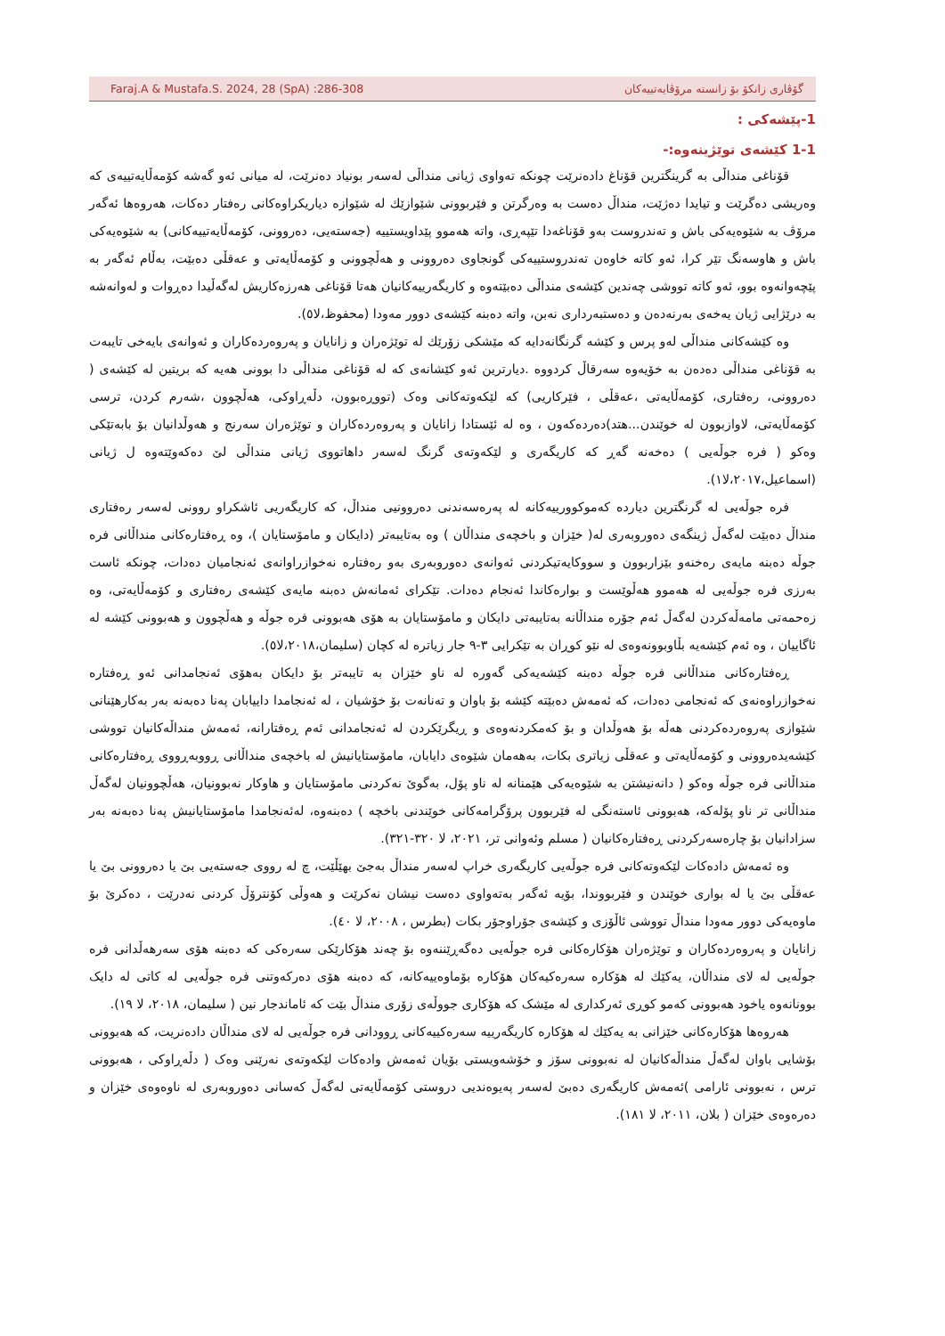Faraj.A & Mustafa.S. 2024, 28 (SpA) :286-308 گۆڤاری زانكۆ بۆ زانستە مرۆڤایەتییەكان
1-پێشەكی :
1-1 كێشەی توێژینەوە:-
قۆناغی منداڵی بە گرینگترین قۆناغ دادەنرێت چونكە تەواوی ژیانی منداڵی لەسەر بونیاد دەنرێت، لە میانی ئەو گەشە كۆمەڵایەتییەی كە وەریشی دەگرێت و تیایدا دەژێت، منداڵ دەست بە وەرگرتن و فێربوونی شێوازێك لە شێوازە دیاریكراوەكانی رەفتار دەكات، هەروەها ئەگەر مرۆڤ بە شێوەیەكی باش و تەندروست بەو قۆناغەدا تێپەڕی، واتە هەموو پێداویستییە (جەستەیی، دەروونی، كۆمەڵایەتییەكانی) بە شێوەیەكی باش و هاوسەنگ تێر كرا، ئەو كاتە خاوەن تەندروستییەكی گونجاوی دەروونی و هەڵچوونی و كۆمەڵایەتی و عەقڵی دەبێت، بەڵام ئەگەر بە پێچەوانەوە بوو، ئەو كاتە تووشی چەندین كێشەی منداڵی دەبێتەوە و كاریگەرییەكانیان هەتا قۆناغی هەرزەكاریش لەگەڵیدا دەڕوات و لەوانەشە بە درێژایی ژیان یەخەی بەرنەدەن و دەستبەرداری نەبن، واتە دەبنە كێشەی دوور مەودا (محفوظ،لا٥).
وە كێشەكانی منداڵی لەو پرس و كێشە گرنگانەدایە كە مێشكی زۆرێك لە توێژەران و زانایان و پەروەردەكاران و ئەوانەی بایەخی تایبەت بە قۆناغی منداڵی دەدەن بە خۆیەوە سەرقاڵ كردووە .دیارترین ئەو كێشانەی كە لە قۆناغی منداڵی دا بوونی هەیە كە بریتین لە كێشەی ( دەروونی، رەفتاری، كۆمەڵایەتی ،عەقڵی ، فێركاریی) كە لێكەوتەكانی وەک (تووڕەبوون، دڵەڕاوكی، هەڵچوون ،شەرم كردن، ترسی كۆمەڵایەتی، لاوازبوون لە خوێندن...هتد)دەردەكەون ، وە لە ئێستادا زانایان و پەروەردەكاران و توێژەران سەرنج و هەوڵدانیان بۆ بابەتێكی وەكو ( فرە جوڵەیی ) دەخەنە گەڕ كە كاریگەری و لێكەوتەی گرنگ لەسەر داهاتووی ژیانی منداڵی لێ دەكەوێتەوە ل ژیانی (اسماعیل،٢٠١٧،لا١).
فرە جوڵەیی لە گرنگترین دیاردە كەموكوورییەكانە لە پەرەسەندنی دەروونیی منداڵ، كە كاریگەریی ئاشكراو روونی لەسەر رەفتاری منداڵ دەبێت لەگەڵ ژینگەی دەوروبەری لە( خێزان و باخچەی منداڵان ) وە بەتایبەتر (دایكان و مامۆستایان )، وە ڕەفتارەكانی منداڵانی فرە جوڵە دەبنە مایەی رەخنەو بێزاربوون و سووكایەتیكردنی ئەوانەی دەوروبەری بەو رەفتارە نەخوازراوانەی ئەنجامیان دەدات، چونكە ئاست بەرزی فرە جوڵەیی لە هەموو هەڵوێست و بوارەكاندا ئەنجام دەدات. تێكرای ئەمانەش دەبنە مایەی كێشەی رەفتاری و كۆمەڵایەتی، وە زەحمەتی مامەڵەكردن لەگەڵ ئەم جۆرە منداڵانە بەتایبەتی دایكان و مامۆستایان بە هۆی هەبوونی فرە جوڵە و هەڵچوون و هەبوونی كێشە لە ئاگاییان ، وە ئەم كێشەیە بڵاوبوونەوەی لە نێو كوڕان بە تێكرایی ٣-٩ جار زیاترە لە كچان (سلیمان،٢٠١٨،لا٥).
ڕەفتارەكانی منداڵانی فرە جوڵە دەبنە كێشەیەكی گەورە لە ناو خێزان بە تایبەتر بۆ دایكان بەهۆی ئەنجامدانی ئەو ڕەفتارە نەخوازراوەنەی كە ئەنجامی دەدات، كە ئەمەش دەبێتە كێشە بۆ باوان و تەنانەت بۆ خۆشیان ، لە ئەنجامدا داییابان پەنا دەبەنە بەر بەكارهێنانی شێوازی پەروەردەكردنی هەڵە بۆ هەوڵدان و بۆ كەمكردنەوەی و ڕیگرێكردن لە ئەنجامدانی ئەم ڕەفتارانە، ئەمەش منداڵەكانیان تووشی كێشەیدەروونی و كۆمەڵایەتی و عەقڵی زیاتری بكات، بەهەمان شێوەی دایابان، مامۆستایانیش لە باخچەی منداڵانی ڕووبەڕووی ڕەفتارەكانی منداڵانی فرە جوڵە وەكو ( دانەنیشتن بە شێوەیەكی هێمنانە لە ناو پۆل، بەگوێ نەكردنی مامۆستایان و هاوكار نەبوونیان، هەڵچوونیان لەگەڵ منداڵانی تر ناو پۆلەكە، هەبوونی ئاستەنگی لە فێربوون پرۆگرامەكانی خوێندنی باخچە ) دەبنەوە، لەئەنجامدا مامۆستایانیش پەنا دەبەنە بەر سزادانیان بۆ چارەسەركردنی ڕەفتارەكانیان ( مسلم وئەوانی تر، ٢٠٢١، لا ٣٢٠-٣٢١).
وە ئەمەش دادەكات لێكەوتەكانی فرە جوڵەیی كاریگەری خراپ لەسەر منداڵ بەجێ بهێڵێت، چ لە رووی جەستەیی بێ یا دەروونی بێ یا عەقڵی بێ یا لە بواری خوێندن و فێربووندا، بۆیە ئەگەر بەتەواوی دەست نیشان نەكرێت و هەوڵی كۆنترۆڵ كردنی نەدرێت ، دەكرێ بۆ ماوەیەكی دوور مەودا منداڵ تووشی ئاڵۆزی و كێشەی جۆراوجۆر بكات (بطرس ، ٢٠٠٨، لا ٤٠).
زانایان و پەروەردەكاران و توێژەران هۆكارەكانی فرە جوڵەیی دەگەڕێننەوە بۆ چەند هۆكارێكی سەرەكی كە دەبنە هۆی سەرهەڵدانی فرە جوڵەیی لە لای منداڵان، یەكێك لە هۆكارە سەرەكیەكان هۆكارە بۆماوەییەكانە، كە دەبنە هۆی دەركەوتنی فرە جوڵەیی لە كاتی لە دایک بوونانەوە یاخود هەبوونی كەمو كوڕی ئەركداری لە مێشک كە هۆكاری جووڵەی زۆری منداڵ بێت كە ئاماندجار نین ( سلیمان، ٢٠١٨، لا ١٩).
هەروەها هۆكارەكانی خێزانی بە یەكێك لە هۆكارە كاریگەرییە سەرەكییەكانی ڕوودانی فرە جوڵەیی لە لای منداڵان دادەنریت، كە هەبوونی بۆشایی باوان لەگەڵ منداڵەكانیان لە نەبوونی سۆز و خۆشەویستی بۆیان ئەمەش وادەكات لێكەوتەی نەرێنی وەک ( دڵەڕاوكی ، هەبوونی ترس ، نەبوونی ئارامی )ئەمەش كاریگەری دەبێ لەسەر پەیوەندیی دروستی كۆمەڵایەتی لەگەڵ كەسانی دەوروبەری لە ناوەوەی خێزان و دەرەوەی خێزان ( بلان، ٢٠١١، لا ١٨١).